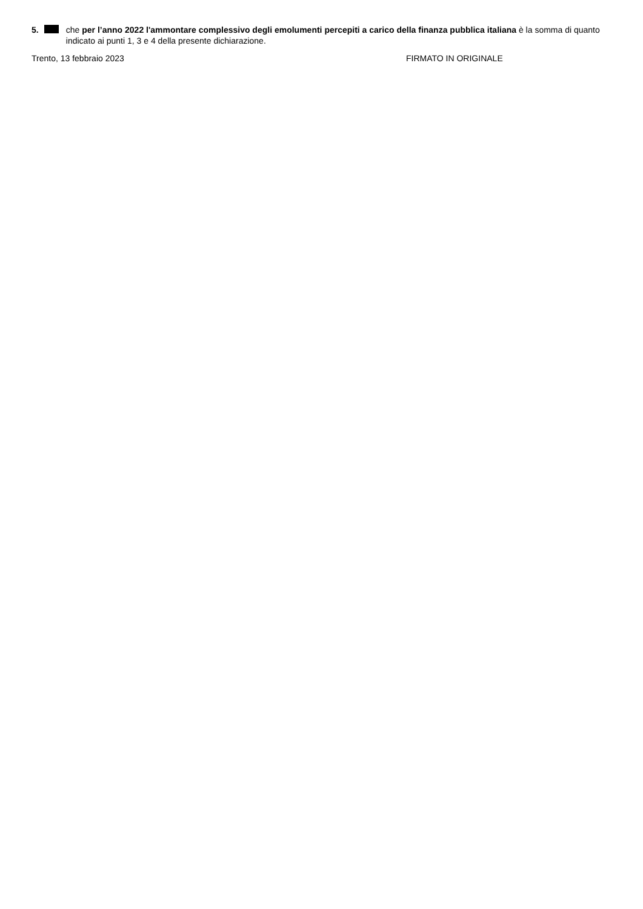5. che per l’anno 2022 l'ammontare complessivo degli emolumenti percepiti a carico della finanza pubblica italiana è la somma di quanto indicato ai punti 1, 3 e 4 della presente dichiarazione.
Trento, 13 febbraio 2023 FIRMATO IN ORIGINALE